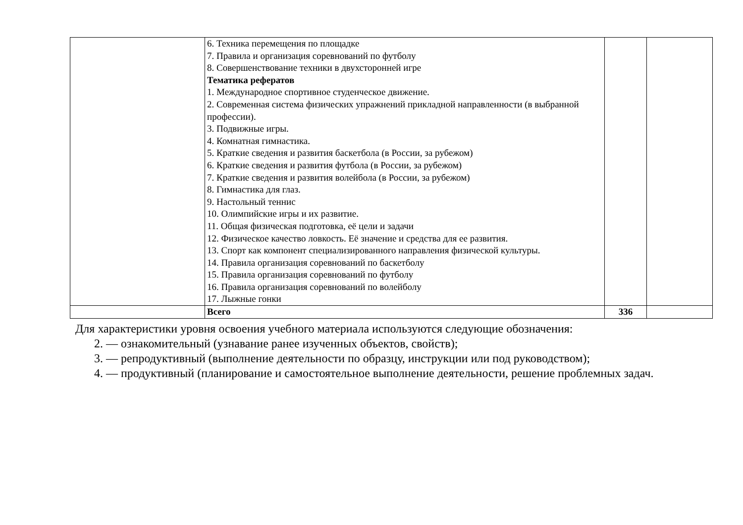| | 6. Техника перемещения по площадке 7. Правила и организация соревнований по футболу 8. Совершенствование техники в двухсторонней игре Тематика рефератов 1. Международное спортивное студенческое движение. 2. Современная система физических упражнений прикладной направленности (в выбранной профессии). 3. Подвижные игры. 4. Комнатная гимнастика. 5. Краткие сведения и развития баскетбола (в России, за рубежом) 6. Краткие сведения и развития футбола (в России, за рубежом) 7. Краткие сведения и развития волейбола (в России, за рубежом) 8. Гимнастика для глаз. 9. Настольный теннис 10. Олимпийские игры и их развитие. 11. Общая физическая подготовка, её цели и задачи 12. Физическое качество ловкость. Её значение и средства для ее развития. 13. Спорт как компонент специализированного направления физической культуры. 14. Правила организация соревнований по баскетболу 15. Правила организация соревнований по футболу 16. Правила организация соревнований по волейболу 17. Лыжные гонки | | |
| | Всего | 336 | |
Для характеристики уровня освоения учебного материала используются следующие обозначения:
2. — ознакомительный (узнавание ранее изученных объектов, свойств);
3. — репродуктивный (выполнение деятельности по образцу, инструкции или под руководством);
4. — продуктивный (планирование и самостоятельное выполнение деятельности, решение проблемных задач.